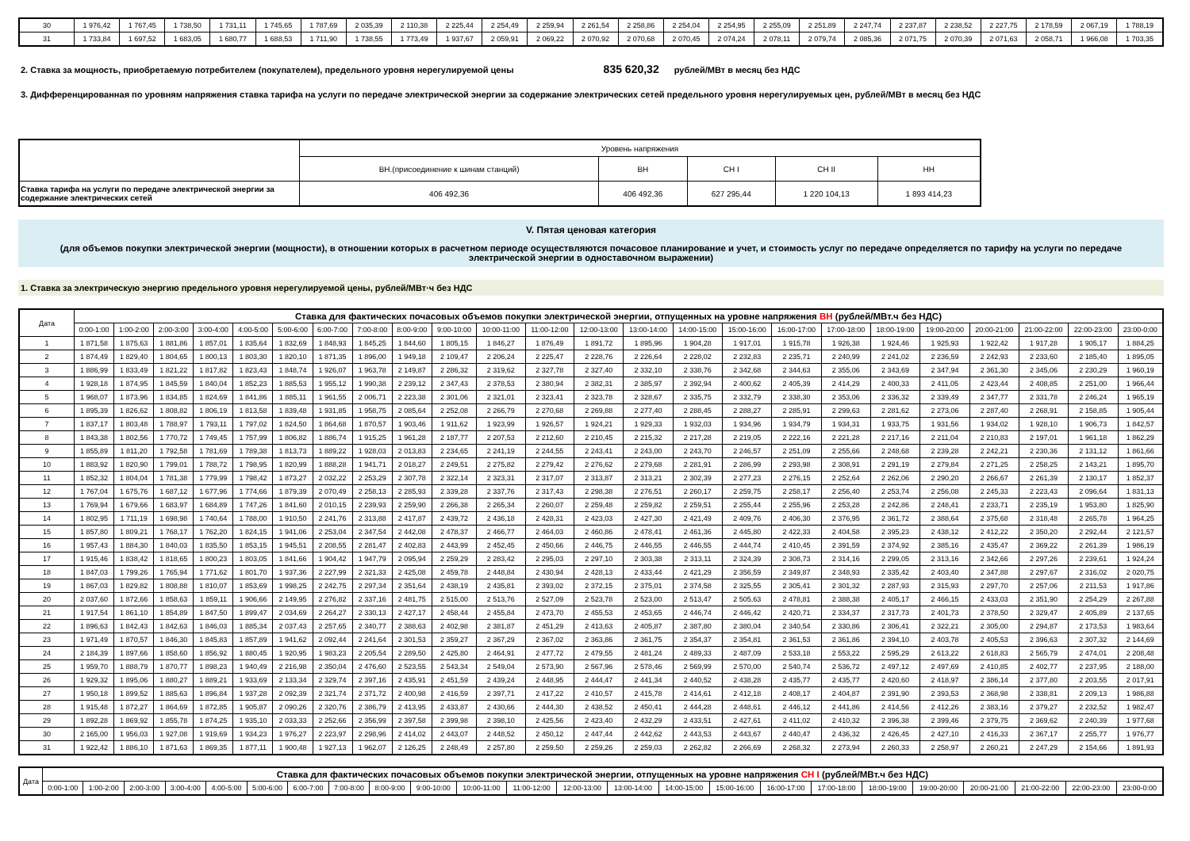| 30 | 1 976,42 | 1 767,45 | 1 738,50 | 1 731,11 | 1 745,65 | 1 787,69 | 2 035,39 | 2 110,38 | 2 225,44 | 2 254,49 | 2 259,94 | 2 261,54 | 2 258,86 | 2 254,04 | 2 254,95 | 2 255,09 | 2 251,89 | 2 247,74 | 2 237,87 | 2 238,52 | 2 227,75 | 2 178,59 | 2 067,19 | 1 788,19 |
| 31 | 1 733,84 | 1 697,52 | 1 683,05 | 1 680,77 | 1 688,53 | 1 711,90 | 1 738,55 | 1 773,49 | 1 937,67 | 2 059,91 | 2 069,22 | 2 070,92 | 2 070,68 | 2 070,45 | 2 074,24 | 2 078,11 | 2 079,74 | 2 085,36 | 2 071,75 | 2 070,39 | 2 071,63 | 2 058,71 | 1 966,08 | 1 703,35 |
2. Ставка за мощность, приобретаемую потребителем (покупателем), предельного уровня нерегулируемой цены 835 620,32 рублей/МВт в месяц без НДС
3. Дифференцированная по уровням напряжения ставка тарифа на услуги по передаче электрической энергии за содержание электрических сетей предельного уровня нерегулируемых цен, рублей/МВт в месяц без НДС
| | Уровень напряжения | | | | |
| | ВН.(присоединение к шинам станций) | ВН | СН I | СН II | НН |
| Ставка тарифа на услуги по передаче электрической энергии за содержание электрических сетей | 406 492,36 | 406 492,36 | 627 295,44 | 1 220 104,13 | 1 893 414,23 |
V. Пятая ценовая категория
(для объемов покупки электрической энергии (мощности), в отношении которых в расчетном периоде осуществляются почасовое планирование и учет, и стоимость услуг по передаче определяется по тарифу на услуги по передаче электрической энергии в одноставочном выражении)
1. Ставка за электрическую энергию предельного уровня нерегулируемой цены, рублей/МВт·ч без НДС
| Дата | Ставка для фактических почасовых объемов покупки электрической энергии, отпущенных на уровне напряжения ВН (рублей/МВт.ч без НДС) | | | | | | | | | | | | | | | | | | | | | | | |
| --- | --- | --- | --- | --- | --- | --- | --- | --- | --- | --- | --- | --- | --- | --- | --- | --- | --- | --- | --- | --- | --- | --- | --- | --- |
| | 0:00-1:00 | 1:00-2:00 | 2:00-3:00 | 3:00-4:00 | 4:00-5:00 | 5:00-6:00 | 6:00-7:00 | 7:00-8:00 | 8:00-9:00 | 9:00-10:00 | 10:00-11:00 | 11:00-12:00 | 12:00-13:00 | 13:00-14:00 | 14:00-15:00 | 15:00-16:00 | 16:00-17:00 | 17:00-18:00 | 18:00-19:00 | 19:00-20:00 | 20:00-21:00 | 21:00-22:00 | 22:00-23:00 | 23:00-0:00 |
| 1 | 1 871,58 | 1 875,63 | 1 881,86 | 1 857,01 | 1 835,64 | 1 832,69 | 1 848,93 | 1 845,25 | 1 844,60 | 1 805,15 | 1 846,27 | 1 876,49 | 1 891,72 | 1 895,96 | 1 904,28 | 1 917,01 | 1 915,78 | 1 926,38 | 1 924,46 | 1 925,93 | 1 922,42 | 1 917,28 | 1 905,17 | 1 884,25 |
| 2 | 1 874,49 | 1 829,40 | 1 804,65 | 1 800,13 | 1 803,30 | 1 820,10 | 1 871,35 | 1 896,00 | 1 949,18 | 2 109,47 | 2 206,24 | 2 225,47 | 2 228,76 | 2 226,64 | 2 228,02 | 2 232,83 | 2 235,71 | 2 240,99 | 2 241,02 | 2 236,59 | 2 242,93 | 2 233,60 | 2 185,40 | 1 895,05 |
| 3 | 1 886,99 | 1 833,49 | 1 821,22 | 1 817,82 | 1 823,43 | 1 848,74 | 1 926,07 | 1 963,78 | 2 149,87 | 2 286,32 | 2 319,62 | 2 327,78 | 2 327,40 | 2 332,10 | 2 338,76 | 2 342,68 | 2 344,63 | 2 355,06 | 2 343,69 | 2 347,94 | 2 361,30 | 2 345,06 | 2 230,29 | 1 960,19 |
| 4 | 1 928,18 | 1 874,95 | 1 845,59 | 1 840,04 | 1 852,23 | 1 885,53 | 1 955,12 | 1 990,38 | 2 239,12 | 2 347,43 | 2 378,53 | 2 380,94 | 2 382,31 | 2 385,97 | 2 392,94 | 2 400,62 | 2 405,39 | 2 414,29 | 2 400,33 | 2 411,05 | 2 423,44 | 2 408,85 | 2 251,00 | 1 966,44 |
| 5 | 1 968,07 | 1 873,96 | 1 834,85 | 1 824,69 | 1 841,86 | 1 885,11 | 1 961,55 | 2 006,71 | 2 223,38 | 2 301,06 | 2 321,01 | 2 323,41 | 2 323,78 | 2 328,67 | 2 335,75 | 2 332,79 | 2 338,30 | 2 353,06 | 2 336,32 | 2 339,49 | 2 347,77 | 2 331,78 | 2 246,24 | 1 965,19 |
| 6 | 1 895,39 | 1 826,62 | 1 808,82 | 1 806,19 | 1 813,58 | 1 839,48 | 1 931,85 | 1 958,75 | 2 085,64 | 2 252,08 | 2 266,79 | 2 270,68 | 2 269,88 | 2 277,40 | 2 288,45 | 2 288,27 | 2 285,91 | 2 299,63 | 2 281,62 | 2 273,06 | 2 287,40 | 2 268,91 | 2 158,85 | 1 905,44 |
| 7 | 1 837,17 | 1 803,48 | 1 788,97 | 1 793,11 | 1 797,02 | 1 824,50 | 1 864,68 | 1 870,57 | 1 903,46 | 1 911,62 | 1 923,99 | 1 926,57 | 1 924,21 | 1 929,33 | 1 932,03 | 1 934,96 | 1 934,79 | 1 934,31 | 1 933,75 | 1 931,56 | 1 934,02 | 1 928,10 | 1 906,73 | 1 842,57 |
| 8 | 1 843,38 | 1 802,56 | 1 770,72 | 1 749,45 | 1 757,99 | 1 806,82 | 1 886,74 | 1 915,25 | 1 961,28 | 2 187,77 | 2 207,53 | 2 212,60 | 2 210,45 | 2 215,32 | 2 217,28 | 2 219,05 | 2 222,16 | 2 221,28 | 2 217,16 | 2 211,04 | 2 210,83 | 2 197,01 | 1 961,18 | 1 862,29 |
| 9 | 1 855,89 | 1 811,20 | 1 792,58 | 1 781,69 | 1 789,38 | 1 813,73 | 1 889,22 | 1 928,03 | 2 013,83 | 2 234,65 | 2 241,19 | 2 244,55 | 2 243,41 | 2 243,00 | 2 243,70 | 2 246,57 | 2 251,09 | 2 255,66 | 2 248,68 | 2 239,28 | 2 242,21 | 2 230,36 | 2 131,12 | 1 861,66 |
| 10 | 1 883,92 | 1 820,90 | 1 799,01 | 1 788,72 | 1 798,95 | 1 820,99 | 1 888,28 | 1 941,71 | 2 018,27 | 2 249,51 | 2 275,82 | 2 279,42 | 2 276,62 | 2 279,68 | 2 281,91 | 2 286,99 | 2 293,98 | 2 308,91 | 2 291,19 | 2 279,84 | 2 271,25 | 2 258,25 | 2 143,21 | 1 895,70 |
| 11 | 1 852,32 | 1 804,04 | 1 781,38 | 1 779,99 | 1 798,42 | 1 873,27 | 2 032,22 | 2 253,29 | 2 307,78 | 2 322,14 | 2 323,31 | 2 317,07 | 2 313,87 | 2 313,21 | 2 302,39 | 2 277,23 | 2 276,15 | 2 252,64 | 2 262,06 | 2 290,20 | 2 266,67 | 2 261,39 | 2 130,17 | 1 852,37 |
| 12 | 1 767,04 | 1 675,76 | 1 687,12 | 1 677,96 | 1 774,66 | 1 879,39 | 2 070,49 | 2 258,13 | 2 285,93 | 2 339,28 | 2 337,76 | 2 317,43 | 2 298,38 | 2 276,51 | 2 260,17 | 2 259,75 | 2 258,17 | 2 256,40 | 2 253,74 | 2 256,08 | 2 245,33 | 2 223,43 | 2 096,64 | 1 831,13 |
| 13 | 1 769,94 | 1 679,66 | 1 683,97 | 1 684,89 | 1 747,26 | 1 841,60 | 2 010,15 | 2 239,93 | 2 259,90 | 2 266,38 | 2 265,34 | 2 260,07 | 2 259,48 | 2 259,82 | 2 259,51 | 2 255,44 | 2 255,96 | 2 253,28 | 2 242,86 | 2 248,41 | 2 233,71 | 2 235,19 | 1 953,80 | 1 825,90 |
| 14 | 1 802,95 | 1 711,19 | 1 698,98 | 1 740,64 | 1 788,00 | 1 910,50 | 2 241,76 | 2 313,88 | 2 417,87 | 2 439,72 | 2 436,18 | 2 428,31 | 2 423,03 | 2 427,30 | 2 421,49 | 2 409,76 | 2 406,30 | 2 376,95 | 2 361,72 | 2 388,64 | 2 375,68 | 2 318,48 | 2 265,78 | 1 964,25 |
| 15 | 1 857,80 | 1 809,21 | 1 768,17 | 1 762,20 | 1 824,15 | 1 941,06 | 2 253,04 | 2 347,54 | 2 442,08 | 2 478,37 | 2 466,77 | 2 464,03 | 2 460,86 | 2 478,41 | 2 461,36 | 2 445,80 | 2 422,33 | 2 404,58 | 2 395,23 | 2 438,12 | 2 412,22 | 2 350,20 | 2 292,44 | 2 121,57 |
| 16 | 1 957,43 | 1 884,30 | 1 840,03 | 1 835,50 | 1 853,15 | 1 945,51 | 2 208,55 | 2 281,47 | 2 402,83 | 2 443,99 | 2 452,45 | 2 450,66 | 2 446,75 | 2 446,55 | 2 446,55 | 2 444,74 | 2 410,45 | 2 391,59 | 2 374,92 | 2 385,16 | 2 435,47 | 2 369,22 | 2 261,39 | 1 986,19 |
| 17 | 1 915,46 | 1 838,42 | 1 818,65 | 1 800,23 | 1 803,05 | 1 841,66 | 1 904,42 | 1 947,79 | 2 095,94 | 2 259,29 | 2 283,42 | 2 295,03 | 2 297,10 | 2 303,38 | 2 313,11 | 2 324,39 | 2 308,73 | 2 314,16 | 2 299,05 | 2 313,16 | 2 342,66 | 2 297,26 | 2 239,61 | 1 924,24 |
| 18 | 1 847,03 | 1 799,26 | 1 765,94 | 1 771,62 | 1 801,70 | 1 937,36 | 2 227,99 | 2 321,33 | 2 425,08 | 2 459,78 | 2 448,84 | 2 430,94 | 2 428,13 | 2 433,44 | 2 421,29 | 2 356,59 | 2 349,87 | 2 348,93 | 2 335,42 | 2 403,40 | 2 347,88 | 2 297,67 | 2 316,02 | 2 020,75 |
| 19 | 1 867,03 | 1 829,82 | 1 808,88 | 1 810,07 | 1 853,69 | 1 998,25 | 2 242,75 | 2 297,34 | 2 351,64 | 2 438,19 | 2 435,81 | 2 393,02 | 2 372,15 | 2 375,01 | 2 374,58 | 2 325,55 | 2 305,41 | 2 301,32 | 2 287,93 | 2 315,93 | 2 297,70 | 2 257,06 | 2 211,53 | 1 917,86 |
| 20 | 2 037,60 | 1 872,66 | 1 858,63 | 1 859,11 | 1 906,66 | 2 149,95 | 2 276,82 | 2 337,16 | 2 481,75 | 2 515,00 | 2 513,76 | 2 527,09 | 2 523,78 | 2 523,00 | 2 513,47 | 2 505,63 | 2 478,81 | 2 388,38 | 2 405,17 | 2 466,15 | 2 433,03 | 2 351,90 | 2 254,29 | 2 267,88 |
| 21 | 1 917,54 | 1 861,10 | 1 854,89 | 1 847,50 | 1 899,47 | 2 034,69 | 2 264,27 | 2 330,13 | 2 427,17 | 2 458,44 | 2 455,84 | 2 473,70 | 2 455,53 | 2 453,65 | 2 446,74 | 2 446,42 | 2 420,71 | 2 334,37 | 2 317,73 | 2 401,73 | 2 378,50 | 2 329,47 | 2 405,89 | 2 137,65 |
| 22 | 1 896,63 | 1 842,43 | 1 842,63 | 1 846,03 | 1 885,34 | 2 037,43 | 2 257,65 | 2 340,77 | 2 388,63 | 2 402,98 | 2 381,87 | 2 451,29 | 2 413,63 | 2 405,87 | 2 387,80 | 2 380,04 | 2 340,54 | 2 330,86 | 2 306,41 | 2 322,21 | 2 305,00 | 2 294,87 | 2 173,53 | 1 983,64 |
| 23 | 1 971,49 | 1 870,57 | 1 846,30 | 1 845,83 | 1 857,89 | 1 941,62 | 2 092,44 | 2 241,64 | 2 301,53 | 2 359,27 | 2 367,29 | 2 367,02 | 2 363,86 | 2 361,75 | 2 354,37 | 2 354,81 | 2 361,53 | 2 361,86 | 2 394,10 | 2 403,78 | 2 405,53 | 2 396,63 | 2 307,32 | 2 144,69 |
| 24 | 2 184,39 | 1 897,66 | 1 858,60 | 1 856,92 | 1 880,45 | 1 920,95 | 1 983,23 | 2 205,54 | 2 289,50 | 2 425,80 | 2 464,91 | 2 477,72 | 2 479,55 | 2 481,24 | 2 489,33 | 2 487,09 | 2 533,18 | 2 553,22 | 2 595,29 | 2 613,22 | 2 618,83 | 2 565,79 | 2 474,01 | 2 208,48 |
| 25 | 1 959,70 | 1 888,79 | 1 870,77 | 1 898,23 | 1 940,49 | 2 216,98 | 2 350,04 | 2 476,60 | 2 523,55 | 2 543,34 | 2 549,04 | 2 573,90 | 2 567,96 | 2 578,46 | 2 569,99 | 2 570,00 | 2 540,74 | 2 536,72 | 2 497,12 | 2 497,69 | 2 410,85 | 2 402,77 | 2 237,95 | 2 188,00 |
| 26 | 1 929,32 | 1 895,06 | 1 880,27 | 1 889,21 | 1 933,69 | 2 133,34 | 2 329,74 | 2 397,16 | 2 435,91 | 2 451,59 | 2 439,24 | 2 448,95 | 2 444,47 | 2 441,34 | 2 440,52 | 2 438,28 | 2 435,77 | 2 435,77 | 2 420,60 | 2 418,97 | 2 386,14 | 2 377,80 | 2 203,55 | 2 017,91 |
| 27 | 1 950,18 | 1 899,52 | 1 885,63 | 1 896,84 | 1 937,28 | 2 092,39 | 2 321,74 | 2 371,72 | 2 400,98 | 2 416,59 | 2 397,71 | 2 417,22 | 2 410,57 | 2 415,78 | 2 414,61 | 2 412,18 | 2 408,17 | 2 404,87 | 2 391,90 | 2 393,53 | 2 368,98 | 2 338,81 | 2 209,13 | 1 986,88 |
| 28 | 1 915,48 | 1 872,27 | 1 864,69 | 1 872,85 | 1 905,87 | 2 090,26 | 2 320,76 | 2 386,79 | 2 413,95 | 2 433,87 | 2 430,66 | 2 444,30 | 2 438,52 | 2 450,41 | 2 444,28 | 2 448,61 | 2 446,12 | 2 441,86 | 2 414,56 | 2 412,26 | 2 383,16 | 2 379,27 | 2 232,52 | 1 982,47 |
| 29 | 1 892,28 | 1 869,92 | 1 855,78 | 1 874,25 | 1 935,10 | 2 033,33 | 2 252,66 | 2 356,99 | 2 397,58 | 2 399,98 | 2 398,10 | 2 425,56 | 2 423,40 | 2 432,29 | 2 433,51 | 2 427,61 | 2 411,02 | 2 410,32 | 2 396,38 | 2 399,46 | 2 379,75 | 2 369,62 | 2 240,39 | 1 977,68 |
| 30 | 2 165,00 | 1 956,03 | 1 927,08 | 1 919,69 | 1 934,23 | 1 976,27 | 2 223,97 | 2 298,96 | 2 414,02 | 2 443,07 | 2 448,52 | 2 450,12 | 2 447,44 | 2 442,62 | 2 443,53 | 2 443,67 | 2 440,47 | 2 436,32 | 2 426,45 | 2 427,10 | 2 416,33 | 2 367,17 | 2 255,77 | 1 976,77 |
| 31 | 1 922,42 | 1 886,10 | 1 871,63 | 1 869,35 | 1 877,11 | 1 900,48 | 1 927,13 | 1 962,07 | 2 126,25 | 2 248,49 | 2 257,80 | 2 259,50 | 2 259,26 | 2 259,03 | 2 262,82 | 2 266,69 | 2 268,32 | 2 273,94 | 2 260,33 | 2 258,97 | 2 260,21 | 2 247,29 | 2 154,66 | 1 891,93 |
| Дата | Ставка для фактических почасовых объемов покупки электрической энергии, отпущенных на уровне напряжения СН I (рублей/МВт.ч без НДС) | | | | | | | | | | | | | | | | | | | | | | | |
| --- | --- | --- | --- | --- | --- | --- | --- | --- | --- | --- | --- | --- | --- | --- | --- | --- | --- | --- | --- | --- | --- | --- | --- | --- |
| | 0:00-1:00 | 1:00-2:00 | 2:00-3:00 | 3:00-4:00 | 4:00-5:00 | 5:00-6:00 | 6:00-7:00 | 7:00-8:00 | 8:00-9:00 | 9:00-10:00 | 10:00-11:00 | 11:00-12:00 | 12:00-13:00 | 13:00-14:00 | 14:00-15:00 | 15:00-16:00 | 16:00-17:00 | 17:00-18:00 | 18:00-19:00 | 19:00-20:00 | 20:00-21:00 | 21:00-22:00 | 22:00-23:00 | 23:00-0:00 |